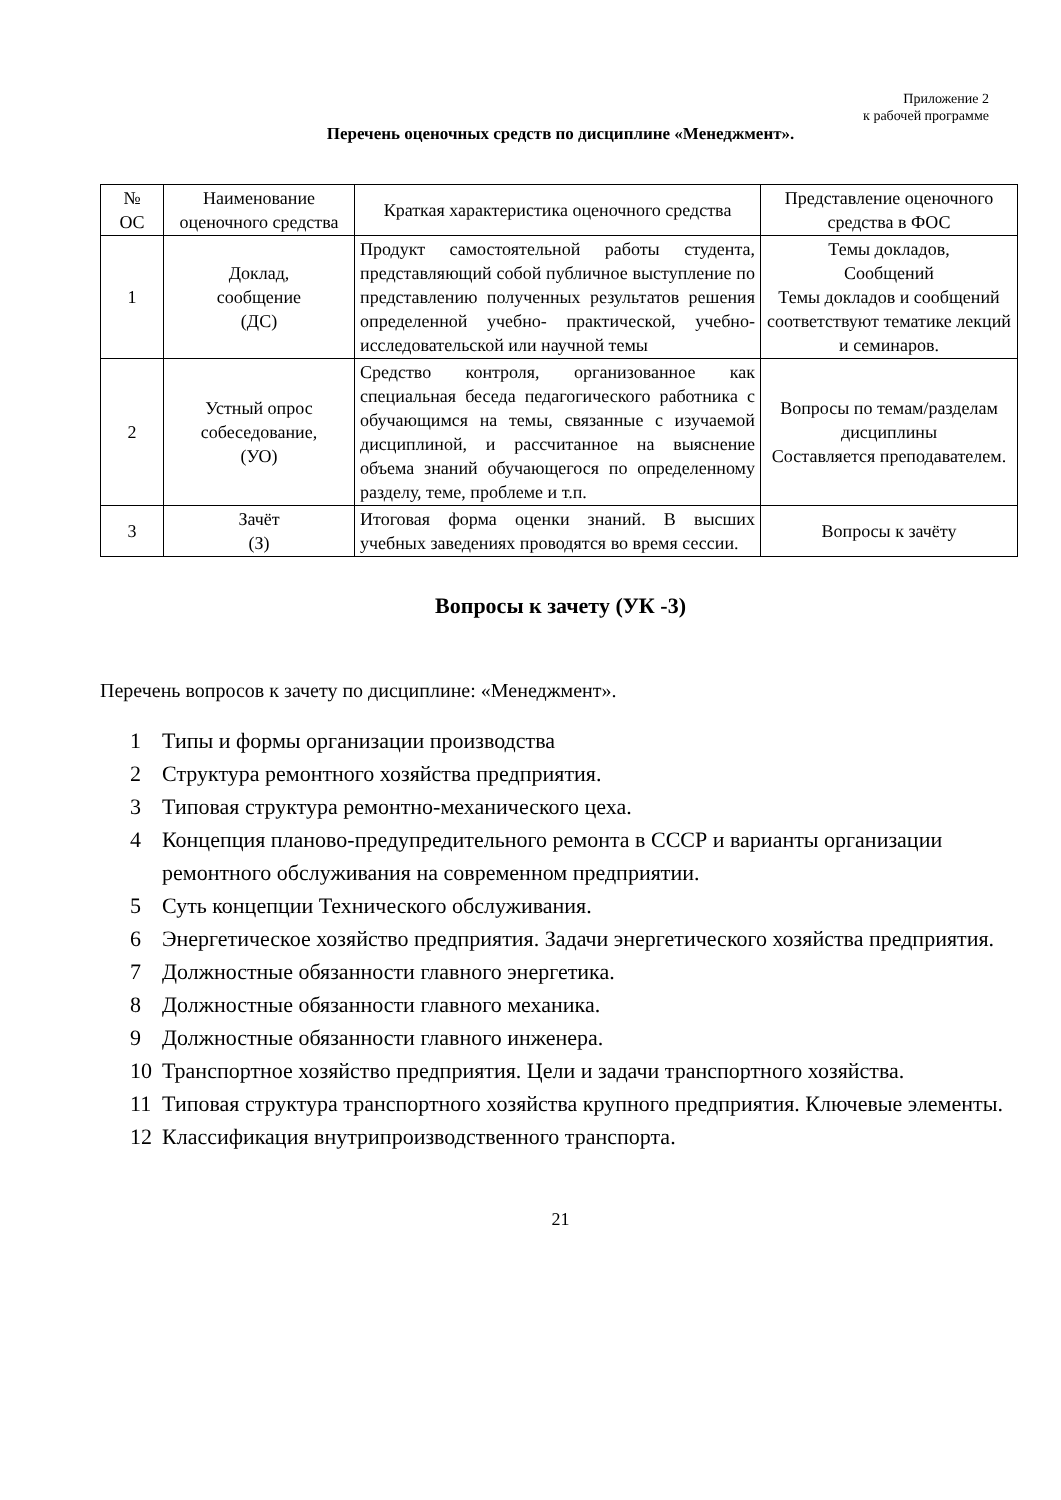Приложение 2
к рабочей программе
Перечень оценочных средств по дисциплине «Менеджмент».
| № ОС | Наименование оценочного средства | Краткая характеристика оценочного средства | Представление оценочного средства в ФОС |
| --- | --- | --- | --- |
| 1 | Доклад, сообщение (ДС) | Продукт самостоятельной работы студента, представляющий собой публичное выступление по представлению полученных результатов решения определенной учебно- практической, учебно-исследовательской или научной темы | Темы докладов, Сообщений Темы докладов и сообщений соответствуют тематике лекций и семинаров. |
| 2 | Устный опрос собеседование, (УО) | Средство контроля, организованное как специальная беседа педагогического работника с обучающимся на темы, связанные с изучаемой дисциплиной, и рассчитанное на выяснение объема знаний обучающегося по определенному разделу, теме, проблеме и т.п. | Вопросы по темам/разделам дисциплины Составляется преподавателем. |
| 3 | Зачёт (З) | Итоговая форма оценки знаний. В высших учебных заведениях проводятся во время сессии. | Вопросы к зачёту |
Вопросы к зачету (УК -3)
Перечень вопросов к зачету по дисциплине: «Менеджмент».
1 Типы и формы организации производства
2 Структура ремонтного хозяйства предприятия.
3 Типовая структура ремонтно-механического цеха.
4 Концепция планово-предупредительного ремонта в СССР и варианты организации ремонтного обслуживания на современном предприятии.
5 Суть концепции Технического обслуживания.
6 Энергетическое хозяйство предприятия. Задачи энергетического хозяйства предприятия.
7 Должностные обязанности главного энергетика.
8 Должностные обязанности главного механика.
9 Должностные обязанности главного инженера.
10 Транспортное хозяйство предприятия. Цели и задачи транспортного хозяйства.
11 Типовая структура транспортного хозяйства крупного предприятия. Ключевые элементы.
12 Классификация внутрипроизводственного транспорта.
21